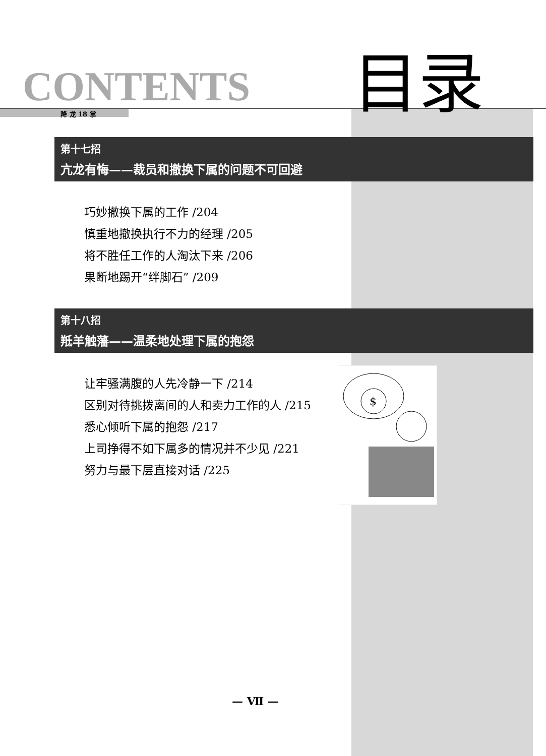CONTENTS 目录
降 龙 18 掌
第十七招
亢龙有悔——裁员和撤换下属的问题不可回避
巧妙撤换下属的工作 /204
慎重地撤换执行不力的经理 /205
将不胜任工作的人淘汰下来 /206
果断地踢开“绊脚石” /209
第十八招
羝羊触藩——温柔地处理下属的抱怨
$
让牢骚满腹的人先冷静一下 /214
区别对待挑拨离间的人和卖力工作的人 /215
悉心倾听下属的抱怨 /217
上司挣得不如下属多的情况并不少见 /221
努力与最下层直接对话 /225
— Ⅶ —